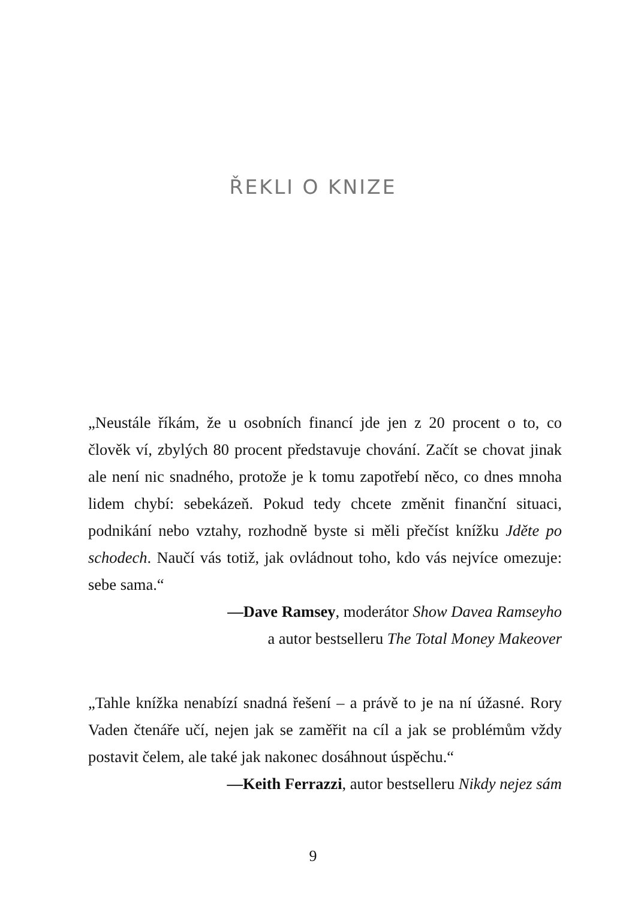ŘEKLI O KNIZE
„Neustále říkám, že u osobních financí jde jen z 20 procent o to, co člověk ví, zbylých 80 procent představuje chování. Začít se chovat jinak ale není nic snadného, protože je k tomu zapotřebí něco, co dnes mnoha lidem chybí: sebekázeň. Pokud tedy chcete změnit finanční situaci, podnikání nebo vztahy, rozhodně byste si měli přečíst knížku Jděte po schodech. Naučí vás totiž, jak ovládnout toho, kdo vás nejvíce omezuje: sebe sama.“
—Dave Ramsey, moderátor Show Davea Ramseyho
a autor bestselleru The Total Money Makeover
„Tahle knížka nenabízí snadná řešení – a právě to je na ní úžasné. Rory Vaden čtenáře učí, nejen jak se zaměřit na cíl a jak se problémům vždy postavit čelem, ale také jak nakonec dosáhnout úspěchu.“
—Keith Ferrazzi, autor bestselleru Nikdy nejez sám
9